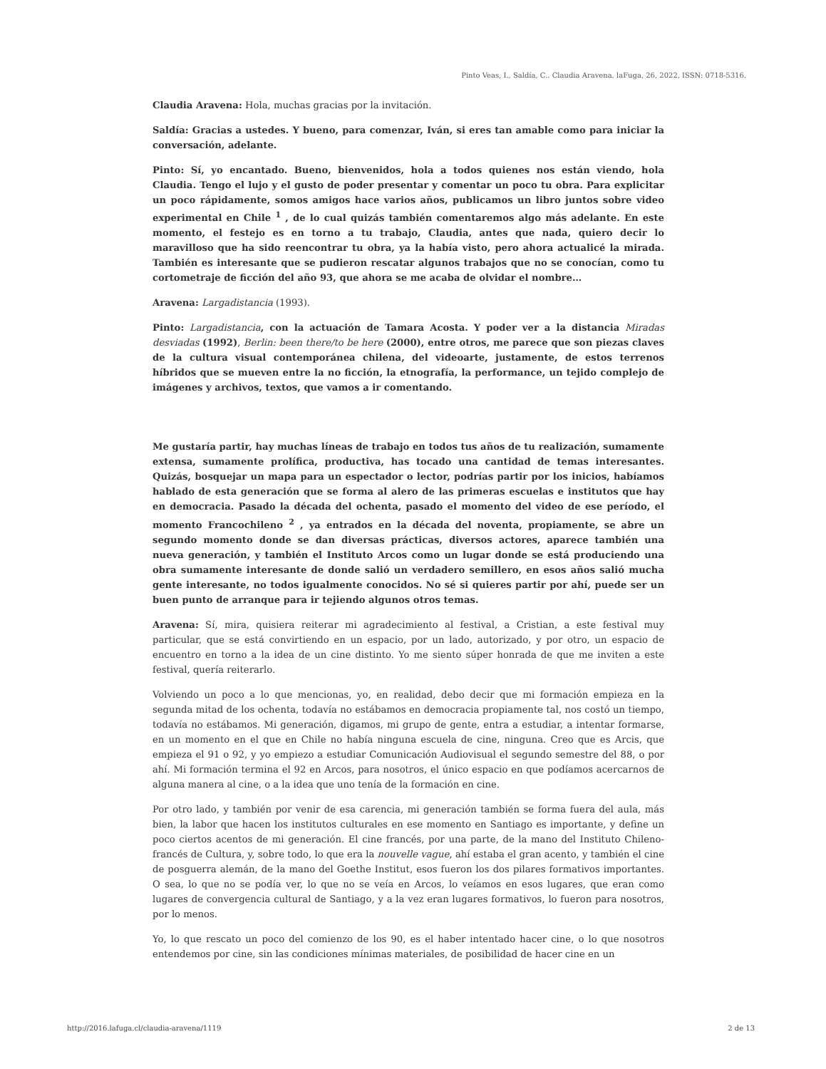Pinto Veas, I., Saldía, C.. Claudia Aravena. laFuga, 26, 2022, ISSN: 0718-5316.
Claudia Aravena: Hola, muchas gracias por la invitación.
Saldía: Gracias a ustedes. Y bueno, para comenzar, Iván, si eres tan amable como para iniciar la conversación, adelante.
Pinto: Sí, yo encantado. Bueno, bienvenidos, hola a todos quienes nos están viendo, hola Claudia. Tengo el lujo y el gusto de poder presentar y comentar un poco tu obra. Para explicitar un poco rápidamente, somos amigos hace varios años, publicamos un libro juntos sobre video experimental en Chile <sup>1</sup> , de lo cual quizás también comentaremos algo más adelante. En este momento, el festejo es en torno a tu trabajo, Claudia, antes que nada, quiero decir lo maravilloso que ha sido reencontrar tu obra, ya la había visto, pero ahora actualicé la mirada. También es interesante que se pudieron rescatar algunos trabajos que no se conocían, como tu cortometraje de ficción del año 93, que ahora se me acaba de olvidar el nombre…
Aravena: Largadistancia (1993).
Pinto: Largadistancia, con la actuación de Tamara Acosta. Y poder ver a la distancia Miradas desviadas (1992), Berlin: been there/to be here (2000), entre otros, me parece que son piezas claves de la cultura visual contemporánea chilena, del videoarte, justamente, de estos terrenos híbridos que se mueven entre la no ficción, la etnografía, la performance, un tejido complejo de imágenes y archivos, textos, que vamos a ir comentando.
Me gustaría partir, hay muchas líneas de trabajo en todos tus años de tu realización, sumamente extensa, sumamente prolífica, productiva, has tocado una cantidad de temas interesantes. Quizás, bosquejar un mapa para un espectador o lector, podrías partir por los inicios, habíamos hablado de esta generación que se forma al alero de las primeras escuelas e institutos que hay en democracia. Pasado la década del ochenta, pasado el momento del video de ese período, el momento Francochileno <sup>2</sup> , ya entrados en la década del noventa, propiamente, se abre un segundo momento donde se dan diversas prácticas, diversos actores, aparece también una nueva generación, y también el Instituto Arcos como un lugar donde se está produciendo una obra sumamente interesante de donde salió un verdadero semillero, en esos años salió mucha gente interesante, no todos igualmente conocidos. No sé si quieres partir por ahí, puede ser un buen punto de arranque para ir tejiendo algunos otros temas.
Aravena: Sí, mira, quisiera reiterar mi agradecimiento al festival, a Cristian, a este festival muy particular, que se está convirtiendo en un espacio, por un lado, autorizado, y por otro, un espacio de encuentro en torno a la idea de un cine distinto. Yo me siento súper honrada de que me inviten a este festival, quería reiterarlo.
Volviendo un poco a lo que mencionas, yo, en realidad, debo decir que mi formación empieza en la segunda mitad de los ochenta, todavía no estábamos en democracia propiamente tal, nos costó un tiempo, todavía no estábamos. Mi generación, digamos, mi grupo de gente, entra a estudiar, a intentar formarse, en un momento en el que en Chile no había ninguna escuela de cine, ninguna. Creo que es Arcis, que empieza el 91 o 92, y yo empiezo a estudiar Comunicación Audiovisual el segundo semestre del 88, o por ahí. Mi formación termina el 92 en Arcos, para nosotros, el único espacio en que podíamos acercarnos de alguna manera al cine, o a la idea que uno tenía de la formación en cine.
Por otro lado, y también por venir de esa carencia, mi generación también se forma fuera del aula, más bien, la labor que hacen los institutos culturales en ese momento en Santiago es importante, y define un poco ciertos acentos de mi generación. El cine francés, por una parte, de la mano del Instituto Chileno-francés de Cultura, y, sobre todo, lo que era la nouvelle vague, ahí estaba el gran acento, y también el cine de posguerra alemán, de la mano del Goethe Institut, esos fueron los dos pilares formativos importantes. O sea, lo que no se podía ver, lo que no se veía en Arcos, lo veíamos en esos lugares, que eran como lugares de convergencia cultural de Santiago, y a la vez eran lugares formativos, lo fueron para nosotros, por lo menos.
Yo, lo que rescato un poco del comienzo de los 90, es el haber intentado hacer cine, o lo que nosotros entendemos por cine, sin las condiciones mínimas materiales, de posibilidad de hacer cine en un
http://2016.lafuga.cl/claudia-aravena/1119 2 de 13